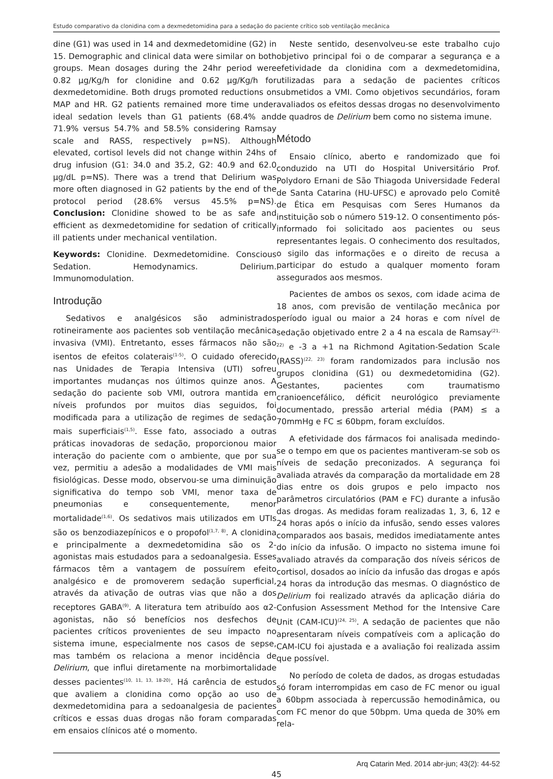Estudo comparativo da clonidina com a dexmedetomidina para a sedação do paciente crítico sob ventilação mecânica
dine (G1) was used in 14 and dexmedetomidine (G2) in 15. Demographic and clinical data were similar on both groups. Mean dosages during the 24hr period were 0.82 μg/Kg/h for clonidine and 0.62 μg/Kg/h for dexmedetomidine. Both drugs promoted reductions on MAP and HR. G2 patients remained more time under ideal sedation levels than G1 patients (68.4% and 71.9% versus 54.7% and 58.5% considering Ramsay scale and RASS, respectively p=NS). Although elevated, cortisol levels did not change within 24hs of drug infusion (G1: 34.0 and 35.2, G2: 40.9 and 62.0 μg/dL p=NS). There was a trend that Delirium was more often diagnosed in G2 patients by the end of the protocol period (28.6% versus 45.5% p=NS). Conclusion: Clonidine showed to be as safe and efficient as dexmedetomidine for sedation of critically ill patients under mechanical ventilation.
Keywords: Clonidine. Dexmedetomidine. Conscious Sedation. Hemodynamics. Delirium. Immunomodulation.
Introdução
Sedativos e analgésicos são administrados rotineiramente aos pacientes sob ventilação mecânica invasiva (VMI). Entretanto, esses fármacos não são isentos de efeitos colaterais<sup>(1-5)</sup>. O cuidado oferecido nas Unidades de Terapia Intensiva (UTI) sofreu importantes mudanças nos últimos quinze anos. A sedação do paciente sob VMI, outrora mantida em níveis profundos por muitos dias seguidos, foi modificada para a utilização de regimes de sedação mais superficiais<sup>(1,5)</sup>. Esse fato, associado a outras práticas inovadoras de sedação, proporcionou maior interação do paciente com o ambiente, que por sua vez, permitiu a adesão a modalidades de VMI mais fisiológicas. Desse modo, observou-se uma diminuição significativa do tempo sob VMI, menor taxa de pneumonias e consequentemente, menor mortalidade<sup>(1,6)</sup>. Os sedativos mais utilizados em UTIs são os benzodiazepínicos e o propofol<sup>(1,7, 8)</sup>. A clonidina e principalmente a dexmedetomidina são os 2-agonistas mais estudados para a sedoanalgesia. Esses fármacos têm a vantagem de possuírem efeito analgésico e de promoverem sedação superficial, através da ativação de outras vias que não a dos receptores GABA<sup>(9)</sup>. A literatura tem atribuído aos α2-agonistas, não só benefícios nos desfechos de pacientes críticos provenientes de seu impacto no sistema imune, especialmente nos casos de sepse, mas também os relaciona a menor incidência de Delirium, que influi diretamente na morbimortalidade desses pacientes<sup>(10, 11, 13, 18-20)</sup>. Há carência de estudos que avaliem a clonidina como opção ao uso de dexmedetomidina para a sedoanalgesia de pacientes críticos e essas duas drogas não foram comparadas em ensaios clínicos até o momento.
Neste sentido, desenvolveu-se este trabalho cujo objetivo principal foi o de comparar a segurança e a efetividade da clonidina com a dexmedetomidina, utilizadas para a sedação de pacientes críticos submetidos a VMI. Como objetivos secundários, foram avaliados os efeitos dessas drogas no desenvolvimento de quadros de Delirium bem como no sistema imune.
Método
Ensaio clínico, aberto e randomizado que foi conduzido na UTI do Hospital Universitário Prof. Polydoro Ernani de São Thiagoda Universidade Federal de Santa Catarina (HU-UFSC) e aprovado pelo Comitê de Ética em Pesquisas com Seres Humanos da instituição sob o número 519-12. O consentimento pós-informado foi solicitado aos pacientes ou seus representantes legais. O conhecimento dos resultados, o sigilo das informações e o direito de recusa a participar do estudo a qualquer momento foram assegurados aos mesmos.
Pacientes de ambos os sexos, com idade acima de 18 anos, com previsão de ventilação mecânica por período igual ou maior a 24 horas e com nível de sedação objetivado entre 2 a 4 na escala de Ramsay<sup>(21, 22)</sup> e -3 a +1 na Richmond Agitation-Sedation Scale (RASS)<sup>(22, 23)</sup> foram randomizados para inclusão nos grupos clonidina (G1) ou dexmedetomidina (G2). Gestantes, pacientes com traumatismo cranioencefálico, déficit neurológico previamente documentado, pressão arterial média (PAM) ≤ a 70mmHg e FC ≤ 60bpm, foram excluídos.
A efetividade dos fármacos foi analisada medindo-se o tempo em que os pacientes mantiveram-se sob os níveis de sedação preconizados. A segurança foi avaliada através da comparação da mortalidade em 28 dias entre os dois grupos e pelo impacto nos parâmetros circulatórios (PAM e FC) durante a infusão das drogas. As medidas foram realizadas 1, 3, 6, 12 e 24 horas após o início da infusão, sendo esses valores comparados aos basais, medidos imediatamente antes do início da infusão. O impacto no sistema imune foi avaliado através da comparação dos níveis séricos de cortisol, dosados ao início da infusão das drogas e após 24 horas da introdução das mesmas. O diagnóstico de Delirium foi realizado através da aplicação diária do Confusion Assessment Method for the Intensive Care Unit (CAM-ICU)<sup>(24, 25)</sup>. A sedação de pacientes que não apresentaram níveis compatíveis com a aplicação do CAM-ICU foi ajustada e a avaliação foi realizada assim que possível.
No período de coleta de dados, as drogas estudadas só foram interrompidas em caso de FC menor ou igual a 60bpm associada à repercussão hemodinâmica, ou com FC menor do que 50bpm. Uma queda de 30% em rela-
Arq Catarin Med. 2014 abr-jun; 43(2): 44-52
45